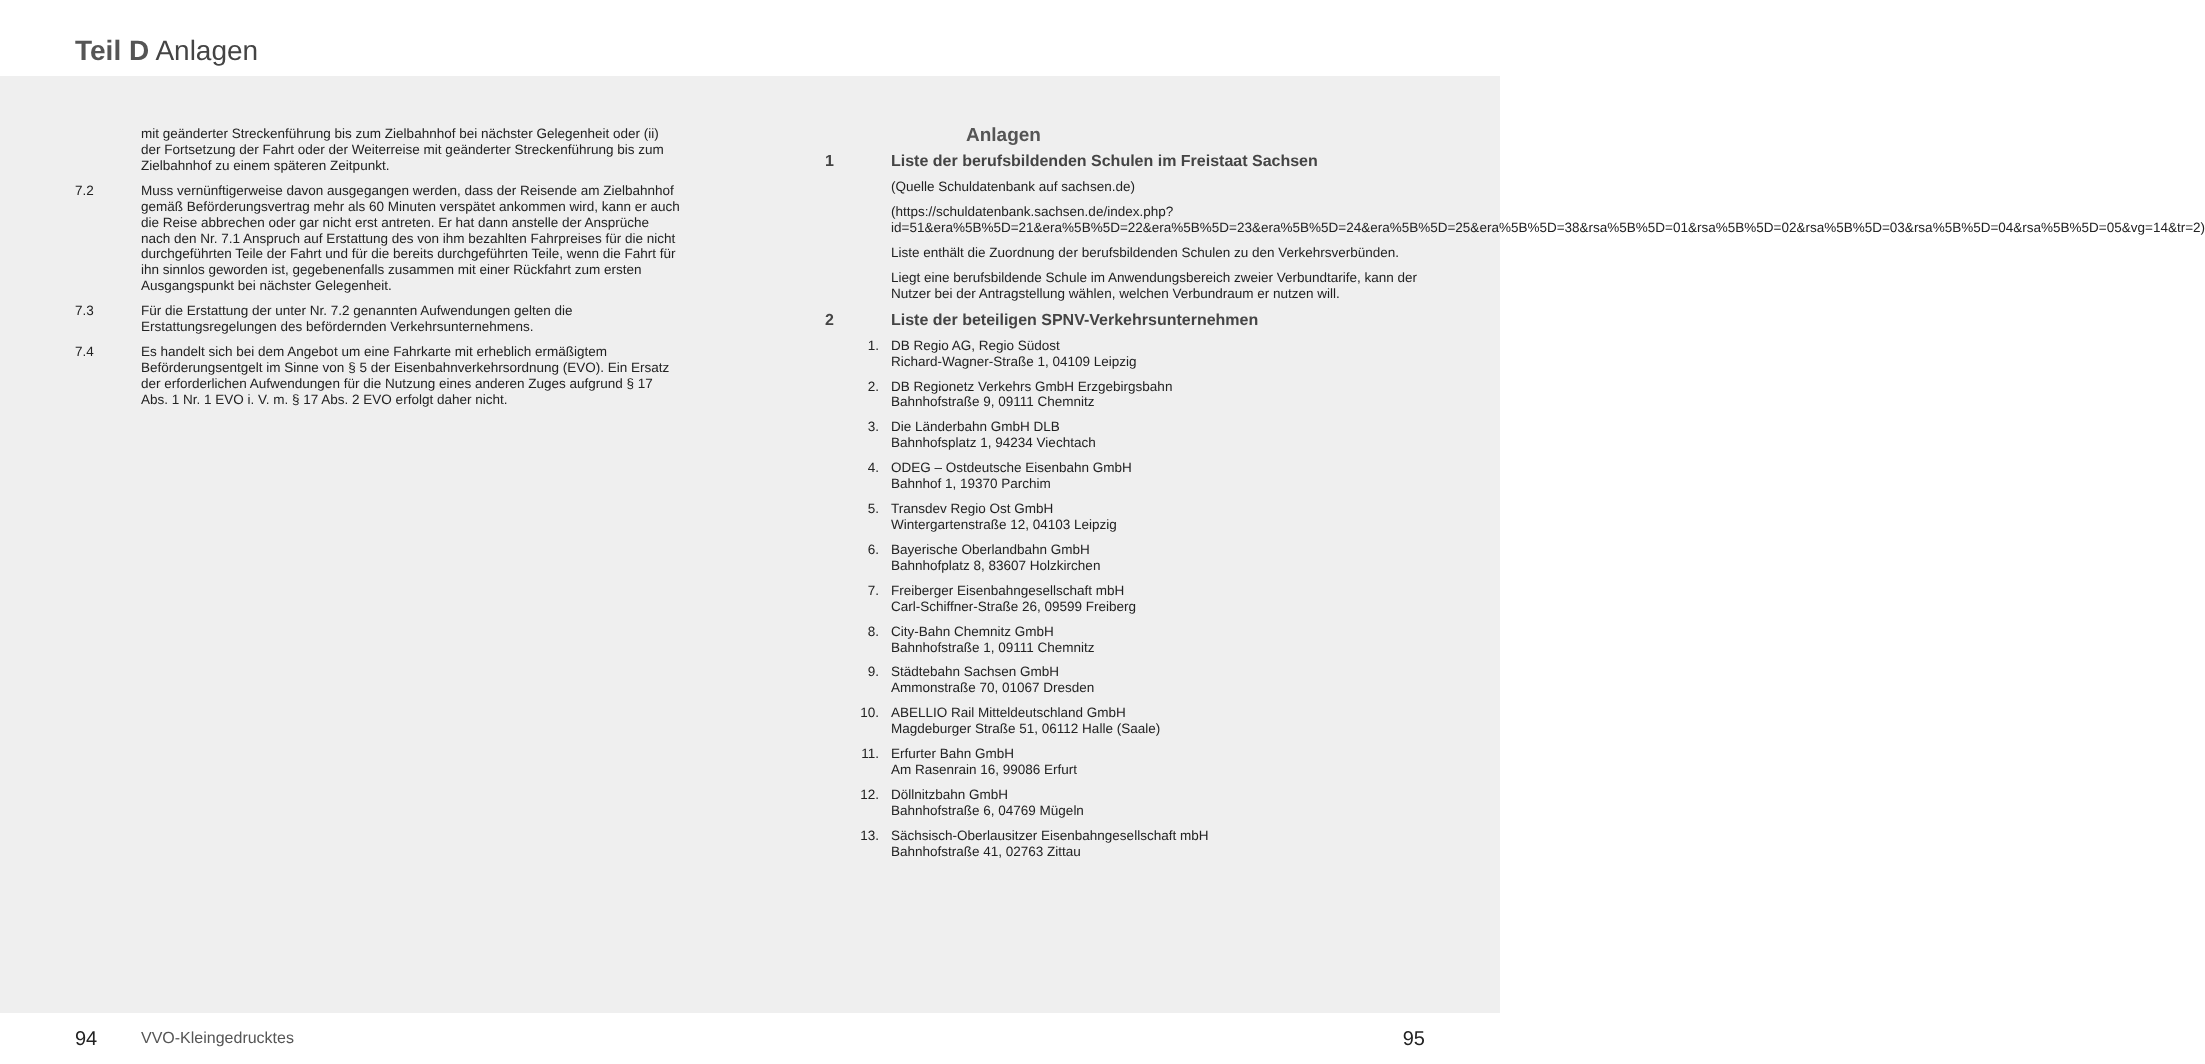Teil D Anlagen
mit geänderter Streckenführung bis zum Zielbahnhof bei nächster Gelegenheit oder (ii) der Fortsetzung der Fahrt oder der Weiterreise mit geänderter Streckenführung bis zum Zielbahnhof zu einem späteren Zeitpunkt.
7.2 Muss vernünftigerweise davon ausgegangen werden, dass der Reisende am Zielbahnhof gemäß Beförderungsvertrag mehr als 60 Minuten verspätet ankommen wird, kann er auch die Reise abbrechen oder gar nicht erst antreten. Er hat dann anstelle der Ansprüche nach den Nr. 7.1 Anspruch auf Erstattung des von ihm bezahlten Fahrpreises für die nicht durchgeführten Teile der Fahrt und für die bereits durchgeführten Teile, wenn die Fahrt für ihn sinnlos geworden ist, gegebenenfalls zusammen mit einer Rückfahrt zum ersten Ausgangspunkt bei nächster Gelegenheit.
7.3 Für die Erstattung der unter Nr. 7.2 genannten Aufwendungen gelten die Erstattungsregelungen des befördernden Verkehrsunternehmens.
7.4 Es handelt sich bei dem Angebot um eine Fahrkarte mit erheblich ermäßigtem Beförderungsentgelt im Sinne von § 5 der Eisenbahnverkehrsordnung (EVO). Ein Ersatz der erforderlichen Aufwendungen für die Nutzung eines anderen Zuges aufgrund § 17 Abs. 1 Nr. 1 EVO i. V. m. § 17 Abs. 2 EVO erfolgt daher nicht.
94 VVO-Kleingedrucktes
Anlagen
1 Liste der berufsbildenden Schulen im Freistaat Sachsen
(Quelle Schuldatenbank auf sachsen.de)
(https://schuldatenbank.sachsen.de/index.php?id=51&era%5B%5D=21&era%5B%5D=22&era%5B%5D=23&era%5B%5D=24&era%5B%5D=25&era%5B%5D=38&rsa%5B%5D=01&rsa%5B%5D=02&rsa%5B%5D=03&rsa%5B%5D=04&rsa%5B%5D=05&vg=14&tr=2)
Liste enthält die Zuordnung der berufsbildenden Schulen zu den Verkehrsverbünden.
Liegt eine berufsbildende Schule im Anwendungsbereich zweier Verbundtarife, kann der Nutzer bei der Antragstellung wählen, welchen Verbundraum er nutzen will.
2 Liste der beteiligen SPNV-Verkehrsunternehmen
1. DB Regio AG, Regio Südost
Richard-Wagner-Straße 1, 04109 Leipzig
2. DB Regionetz Verkehrs GmbH Erzgebirgsbahn
Bahnhofstraße 9, 09111 Chemnitz
3. Die Länderbahn GmbH DLB
Bahnhofsplatz 1, 94234 Viechtach
4. ODEG – Ostdeutsche Eisenbahn GmbH
Bahnhof 1, 19370 Parchim
5. Transdev Regio Ost GmbH
Wintergartenstraße 12, 04103 Leipzig
6. Bayerische Oberlandbahn GmbH
Bahnhofplatz 8, 83607 Holzkirchen
7. Freiberger Eisenbahngesellschaft mbH
Carl-Schiffner-Straße 26, 09599 Freiberg
8. City-Bahn Chemnitz GmbH
Bahnhofstraße 1, 09111 Chemnitz
9. Städtebahn Sachsen GmbH
Ammonstraße 70, 01067 Dresden
10. ABELLIO Rail Mitteldeutschland GmbH
Magdeburger Straße 51, 06112 Halle (Saale)
11. Erfurter Bahn GmbH
Am Rasenrain 16, 99086 Erfurt
12. Döllnitzbahn GmbH
Bahnhofstraße 6, 04769 Mügeln
13. Sächsisch-Oberlausitzer Eisenbahngesellschaft mbH
Bahnhofstraße 41, 02763 Zittau
95